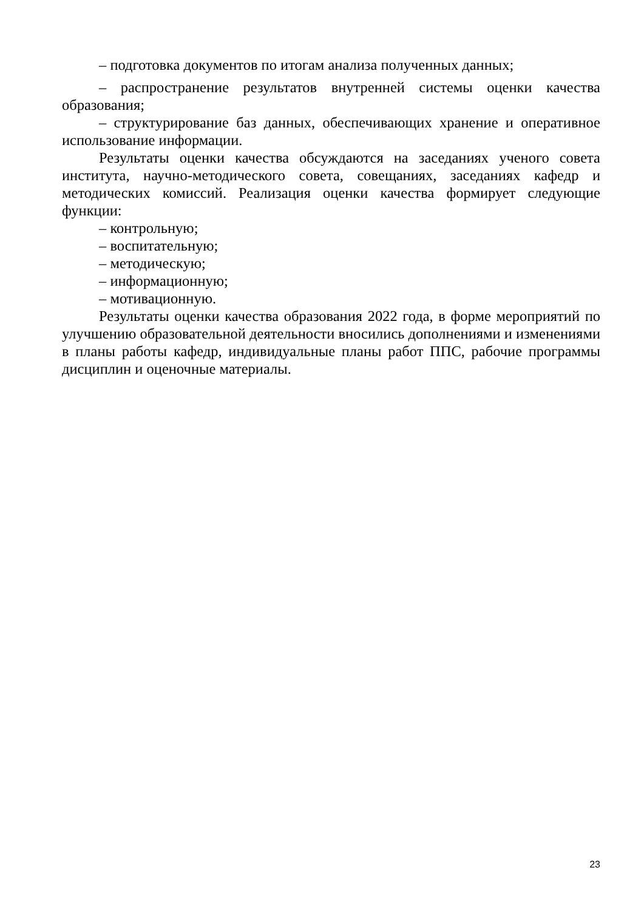– подготовка документов по итогам анализа полученных данных;
– распространение результатов внутренней системы оценки качества образования;
– структурирование баз данных, обеспечивающих хранение и оперативное использование информации.
Результаты оценки качества обсуждаются на заседаниях ученого совета института, научно-методического совета, совещаниях, заседаниях кафедр и методических комиссий. Реализация оценки качества формирует следующие функции:
– контрольную;
– воспитательную;
– методическую;
– информационную;
– мотивационную.
Результаты оценки качества образования 2022 года, в форме мероприятий по улучшению образовательной деятельности вносились дополнениями и изменениями в планы работы кафедр, индивидуальные планы работ ППС, рабочие программы дисциплин и оценочные материалы.
23